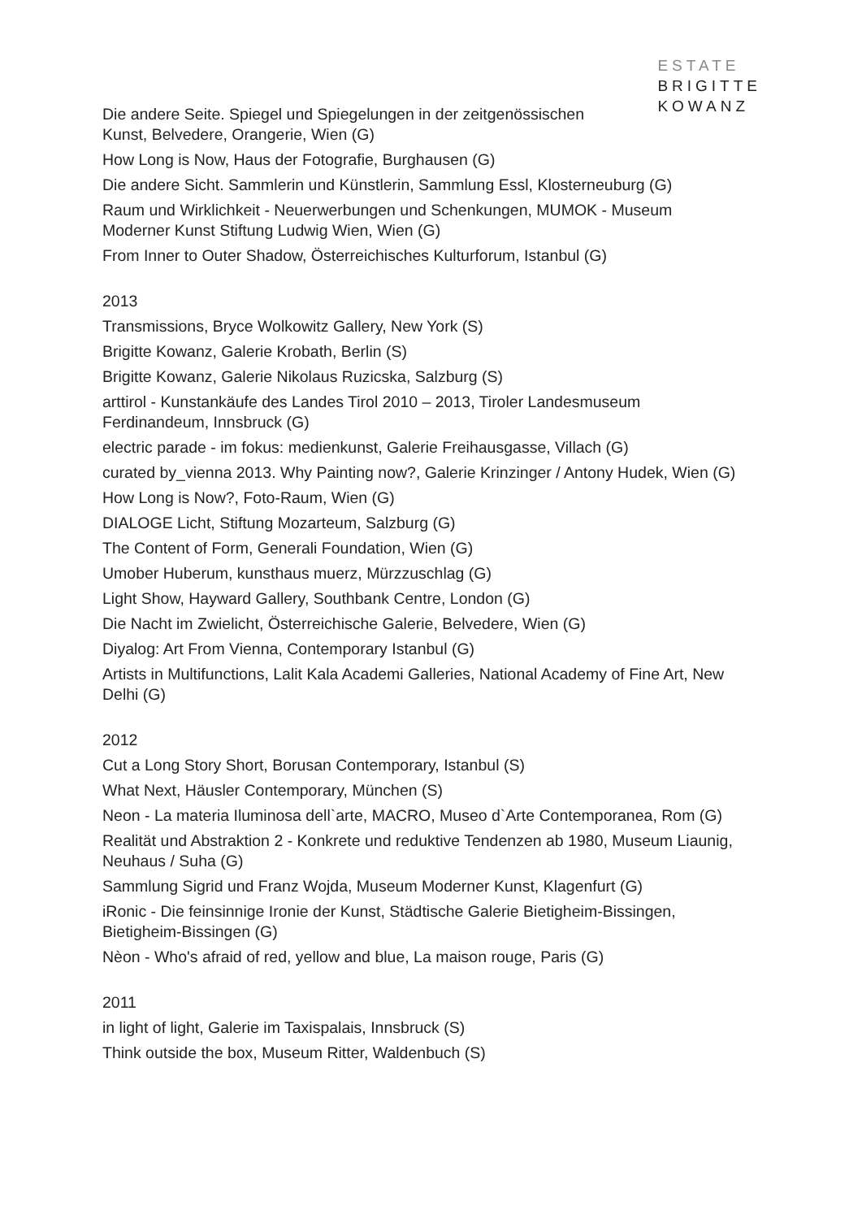ESTATE
BRIGITTE
KOWANZ
Die andere Seite. Spiegel und Spiegelungen in der zeitgenössischen
Kunst, Belvedere, Orangerie, Wien (G)
How Long is Now, Haus der Fotografie, Burghausen (G)
Die andere Sicht. Sammlerin und Künstlerin, Sammlung Essl, Klosterneuburg (G)
Raum und Wirklichkeit - Neuerwerbungen und Schenkungen, MUMOK - Museum Moderner Kunst Stiftung Ludwig Wien, Wien (G)
From Inner to Outer Shadow, Österreichisches Kulturforum, Istanbul (G)
2013
Transmissions, Bryce Wolkowitz Gallery, New York (S)
Brigitte Kowanz, Galerie Krobath, Berlin (S)
Brigitte Kowanz, Galerie Nikolaus Ruzicska, Salzburg (S)
arttirol - Kunstankäufe des Landes Tirol 2010 – 2013, Tiroler Landesmuseum Ferdinandeum, Innsbruck (G)
electric parade - im fokus: medienkunst, Galerie Freihausgasse, Villach (G)
curated by_vienna 2013. Why Painting now?, Galerie Krinzinger / Antony Hudek, Wien (G)
How Long is Now?, Foto-Raum, Wien (G)
DIALOGE Licht, Stiftung Mozarteum, Salzburg (G)
The Content of Form, Generali Foundation, Wien (G)
Umober Huberum, kunsthaus muerz, Mürzzuschlag (G)
Light Show, Hayward Gallery, Southbank Centre, London (G)
Die Nacht im Zwielicht, Österreichische Galerie, Belvedere, Wien (G)
Diyalog: Art From Vienna, Contemporary Istanbul (G)
Artists in Multifunctions, Lalit Kala Academi Galleries, National Academy of Fine Art, New Delhi (G)
2012
Cut a Long Story Short, Borusan Contemporary, Istanbul (S)
What Next, Häusler Contemporary, München (S)
Neon - La materia Iluminosa dell`arte, MACRO, Museo d`Arte Contemporanea, Rom (G)
Realität und Abstraktion 2 - Konkrete und reduktive Tendenzen ab 1980, Museum Liaunig, Neuhaus / Suha (G)
Sammlung Sigrid und Franz Wojda, Museum Moderner Kunst, Klagenfurt (G)
iRonic - Die feinsinnige Ironie der Kunst, Städtische Galerie Bietigheim-Bissingen, Bietigheim-Bissingen (G)
Nèon - Who's afraid of red, yellow and blue, La maison rouge, Paris (G)
2011
in light of light, Galerie im Taxispalais, Innsbruck (S)
Think outside the box, Museum Ritter, Waldenbuch (S)